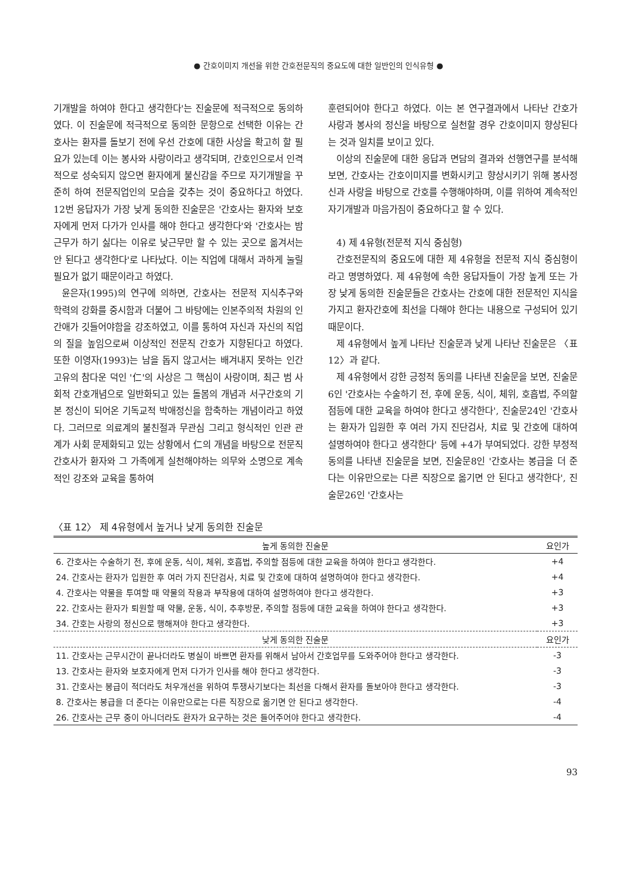● 간호이미지 개선을 위한 간호전문직의 중요도에 대한 일반인의 인식유형 ●
기개발을 하여야 한다고 생각한다'는 진술문에 적극적으로 동의하였다. 이 진술문에 적극적으로 동의한 문항으로 선택한 이유는 간호사는 환자를 돌보기 전에 우선 간호에 대한 사상을 확고히 할 필요가 있는데 이는 봉사와 사랑이라고 생각되며, 간호인으로서 인격적으로 성숙되지 않으면 환자에게 불신감을 주므로 자기개발을 꾸준히 하여 전문직업인의 모습을 갖추는 것이 중요하다고 하였다. 12번 응답자가 가장 낮게 동의한 진술문은 '간호사는 환자와 보호자에게 먼저 다가가 인사를 해야 한다고 생각한다'와 '간호사는 밤근무가 하기 싫다는 이유로 낮근무만 할 수 있는 곳으로 옮겨서는 안 된다고 생각한다'로 나타났다. 이는 직업에 대해서 과하게 눌릴 필요가 없기 때문이라고 하였다.
윤은자(1995)의 연구에 의하면, 간호사는 전문적 지식추구와 학력의 강화를 중시함과 더불어 그 바탕에는 인본주의적 차원의 인간애가 깃들어야함을 강조하였고, 이를 통하여 자신과 자신의 직업의 질을 높임으로써 이상적인 전문직 간호가 지향된다고 하였다. 또한 이영자(1993)는 남을 돕지 않고서는 배겨내지 못하는 인간 고유의 참다운 덕인 '仁'의 사상은 그 핵심이 사랑이며, 최근 범 사회적 간호개념으로 일반화되고 있는 돌봄의 개념과 서구간호의 기본 정신이 되어온 기독교적 박애정신을 함축하는 개념이라고 하였다. 그러므로 의료계의 불친절과 무관심 그리고 형식적인 인관 관계가 사회 문제화되고 있는 상황에서 仁의 개념을 바탕으로 전문직 간호사가 환자와 그 가족에게 실천해야하는 의무와 소명으로 계속적인 강조와 교육을 통하여
훈련되어야 한다고 하였다. 이는 본 연구결과에서 나타난 간호가 사랑과 봉사의 정신을 바탕으로 실천할 경우 간호이미지 향상된다는 것과 일치를 보이고 있다.
이상의 진술문에 대한 응답과 면담의 결과와 선행연구를 분석해보면, 간호사는 간호이미지를 변화시키고 향상시키기 위해 봉사정신과 사랑을 바탕으로 간호를 수행해야하며, 이를 위하여 계속적인 자기개발과 마음가짐이 중요하다고 할 수 있다.
4) 제 4유형(전문적 지식 중심형)
간호전문직의 중요도에 대한 제 4유형을 전문적 지식 중심형이라고 명명하였다. 제 4유형에 속한 응답자들이 가장 높게 또는 가장 낮게 동의한 진술문들은 간호사는 간호에 대한 전문적인 지식을 가지고 환자간호에 최선을 다해야 한다는 내용으로 구성되어 있기 때문이다.
제 4유형에서 높게 나타난 진술문과 낮게 나타난 진술문은 〈표 12〉과 같다.
제 4유형에서 강한 긍정적 동의를 나타낸 진술문을 보면, 진술문6인 '간호사는 수술하기 전, 후에 운동, 식이, 체위, 호흡법, 주의할 점등에 대한 교육을 하여야 한다고 생각한다', 진술문24인 '간호사는 환자가 입원한 후 여러 가지 진단검사, 치료 및 간호에 대하여 설명하여야 한다고 생각한다' 등에 +4가 부여되었다. 강한 부정적 동의를 나타낸 진술문을 보면, 진술문8인 '간호사는 봉급을 더 준다는 이유만으로는 다른 직장으로 옮기면 안 된다고 생각한다', 진술문26인 '간호사는
〈표 12〉 제 4유형에서 높거나 낮게 동의한 진술문
| 높게 동의한 진술문 | 요인가 |
| --- | --- |
| 6. 간호사는 수술하기 전, 후에 운동, 식이, 체위, 호흡법, 주의할 점등에 대한 교육을 하여야 한다고 생각한다. | +4 |
| 24. 간호사는 환자가 입원한 후 여러 가지 진단검사, 치료 및 간호에 대하여 설명하여야 한다고 생각한다. | +4 |
| 4. 간호사는 약물을 투여할 때 약물의 작용과 부작용에 대하여 설명하여야 한다고 생각한다. | +3 |
| 22. 간호사는 환자가 퇴원할 때 약물, 운동, 식이, 추후방문, 주의할 점등에 대한 교육을 하여야 한다고 생각한다. | +3 |
| 34. 간호는 사랑의 정신으로 행해져야 한다고 생각한다. | +3 |
| 낮게 동의한 진술문 | 요인가 |
| 11. 간호사는 근무시간이 끝나더라도 병실이 바쁘면 환자를 위해서 남아서 간호업무를 도와주어야 한다고 생각한다. | -3 |
| 13. 간호사는 환자와 보호자에게 먼저 다가가 인사를 해야 한다고 생각한다. | -3 |
| 31. 간호사는 봉급이 적더라도 처우개선을 위하여 투쟁사기보다는 최선을 다해서 환자를 돌보아야 한다고 생각한다. | -3 |
| 8. 간호사는 봉급을 더 준다는 이유만으로는 다른 직장으로 옮기면 안 된다고 생각한다. | -4 |
| 26. 간호사는 근무 중이 아니더라도 환자가 요구하는 것은 들어주어야 한다고 생각한다. | -4 |
93